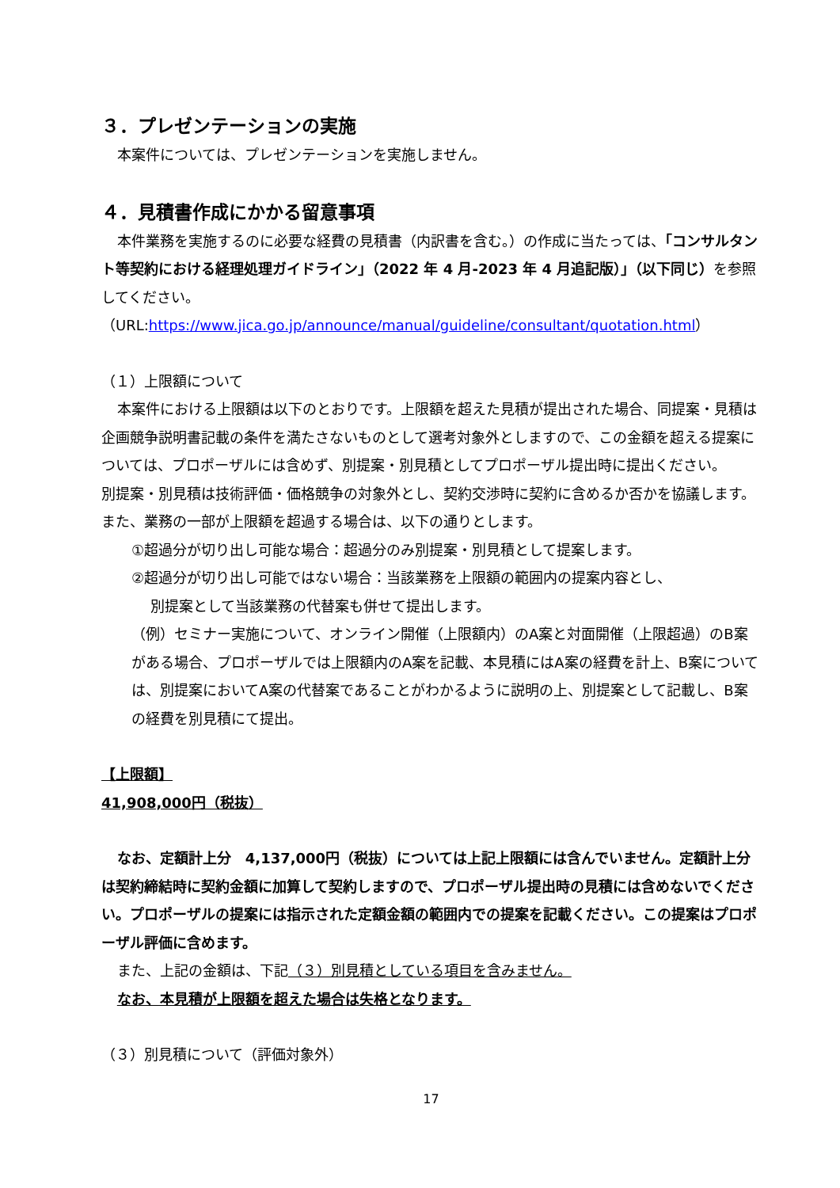３．プレゼンテーションの実施
本案件については、プレゼンテーションを実施しません。
４．見積書作成にかかる留意事項
本件業務を実施するのに必要な経費の見積書（内訳書を含む。）の作成に当たっては、「コンサルタント等契約における経理処理ガイドライン」（2022 年 4 月-2023 年 4 月追記版）」（以下同じ）を参照してください。
（URL:https://www.jica.go.jp/announce/manual/guideline/consultant/quotation.html）
（１）上限額について
本案件における上限額は以下のとおりです。上限額を超えた見積が提出された場合、同提案・見積は企画競争説明書記載の条件を満たさないものとして選考対象外としますので、この金額を超える提案については、プロポーザルには含めず、別提案・別見積としてプロポーザル提出時に提出ください。
別提案・別見積は技術評価・価格競争の対象外とし、契約交渉時に契約に含めるか否かを協議します。また、業務の一部が上限額を超過する場合は、以下の通りとします。
①超過分が切り出し可能な場合：超過分のみ別提案・別見積として提案します。
②超過分が切り出し可能ではない場合：当該業務を上限額の範囲内の提案内容とし、
別提案として当該業務の代替案も併せて提出します。
（例）セミナー実施について、オンライン開催（上限額内）のA案と対面開催（上限超過）のB案がある場合、プロポーザルでは上限額内のA案を記載、本見積にはA案の経費を計上、B案については、別提案においてA案の代替案であることがわかるように説明の上、別提案として記載し、B案の経費を別見積にて提出。
【上限額】
41,908,000円（税抜）
なお、定額計上分　4,137,000円（税抜）については上記上限額には含んでいません。定額計上分は契約締結時に契約金額に加算して契約しますので、プロポーザル提出時の見積には含めないでください。プロポーザルの提案には指示された定額金額の範囲内での提案を記載ください。この提案はプロポーザル評価に含めます。
また、上記の金額は、下記（３）別見積としている項目を含みません。
なお、本見積が上限額を超えた場合は失格となります。
（３）別見積について（評価対象外）
17